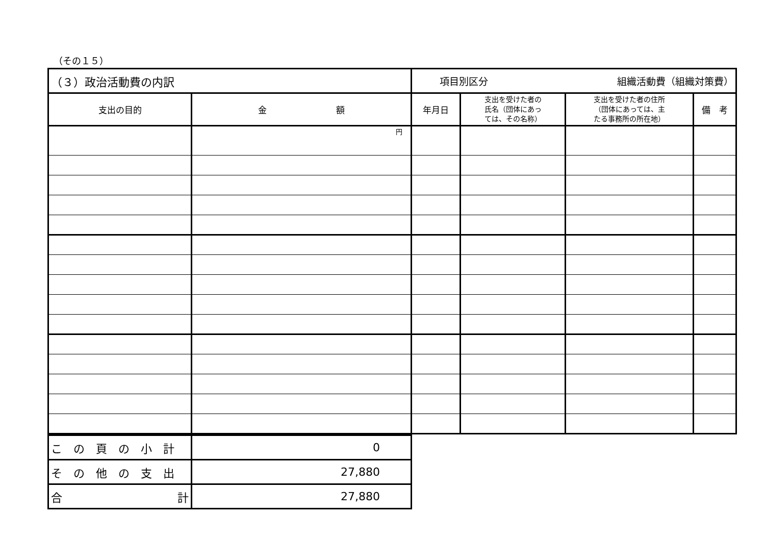（その１５）
| （３）政治活動費の内訳 | | 項目別区分 組織活動費（組織対策費） | | | |
| 支出の目的 | 金 額 | 年月日 | 支出を受けた者の 氏名（団体にあっ ては、その名称） | 支出を受けた者の住所 （団体にあっては、主 たる事務所の所在地） | 備 考 |
| | 円 | | | | |
| この頁の小計 | 0 |
| その他の支出 | 27,880 |
| 合 計 | 27,880 |